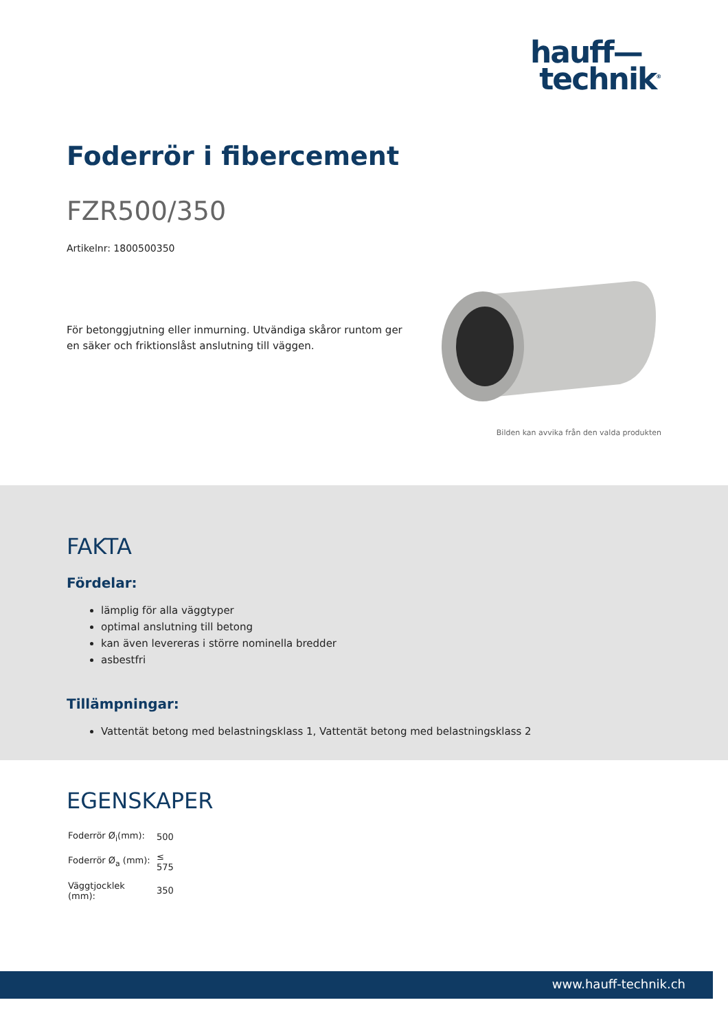hauff—
technik<sup>®</sup>
Foderrör i fibercement
FZR500/350
Artikelnr: 1800500350
För betonggjutning eller inmurning. Utvändiga skåror runtom ger en säker och friktionslåst anslutning till väggen.
Bilden kan avvika från den valda produkten
FAKTA
Fördelar:
lämplig för alla väggtyper
optimal anslutning till betong
kan även levereras i större nominella bredder
asbestfri
Tillämpningar:
Vattentät betong med belastningsklass 1, Vattentät betong med belastningsklass 2
EGENSKAPER
| Foderrör Ø<sub>i</sub>(mm): | 500 |
| Foderrör Ø<sub>a</sub> (mm): | ≤ 575 |
| Väggtjocklek (mm): | 350 |
www.hauff-technik.ch